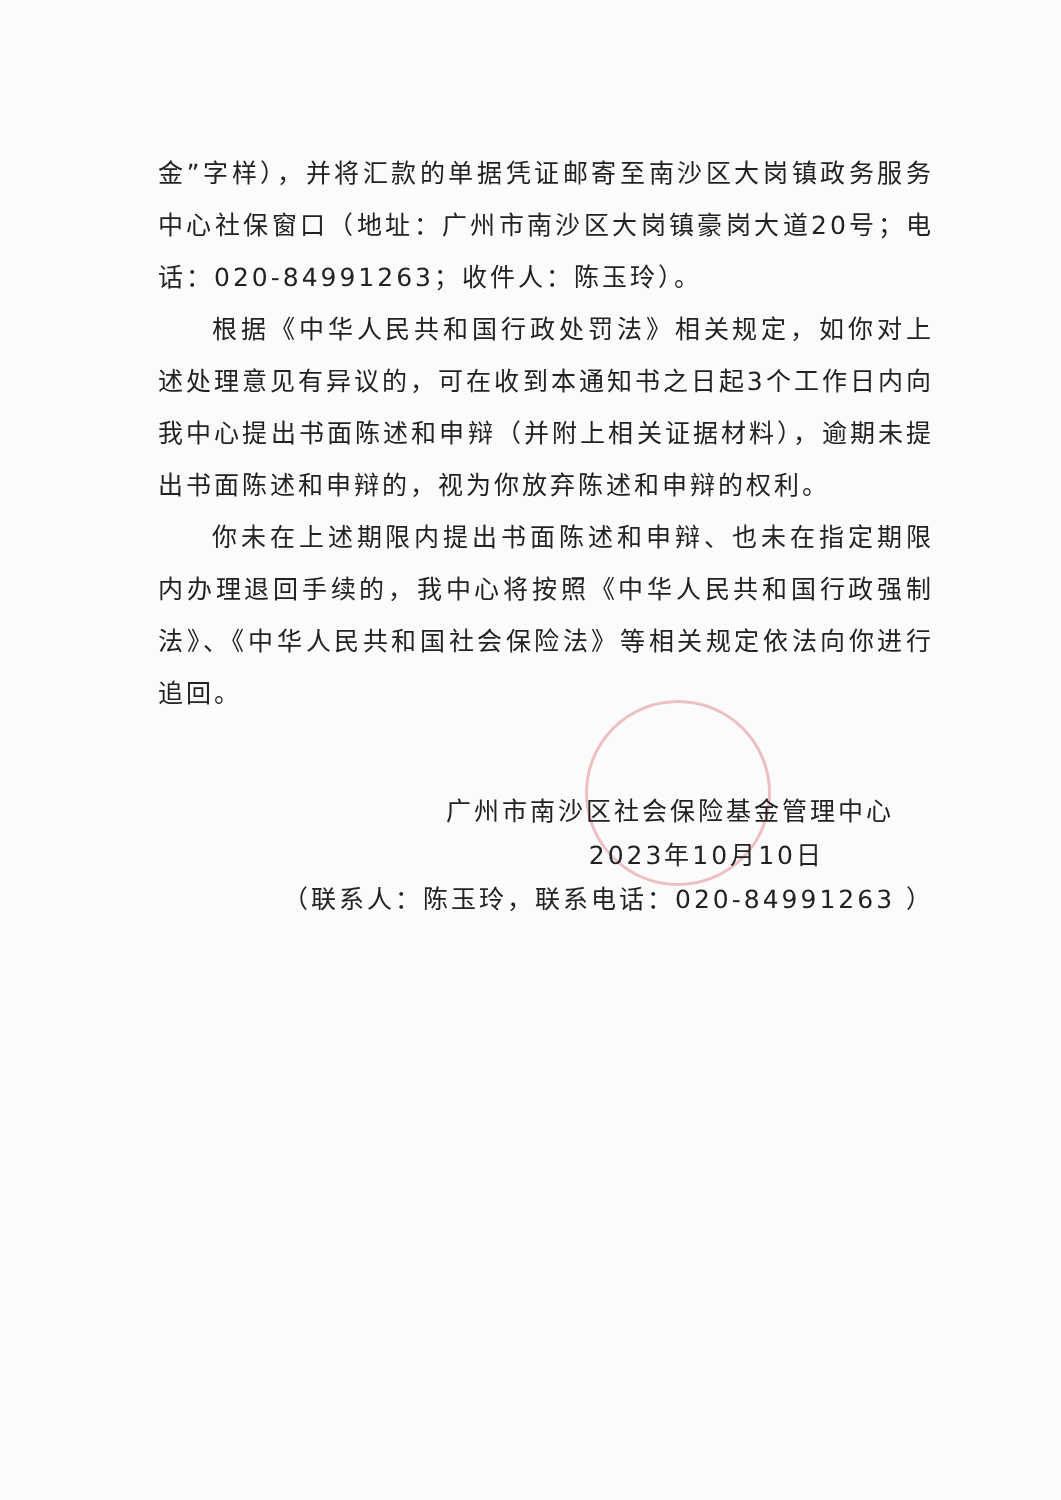金”字样），并将汇款的单据凭证邮寄至南沙区大岗镇政务服务中心社保窗口（地址：广州市南沙区大岗镇豪岗大道20号；电话：020-84991263；收件人：陈玉玲）。
根据《中华人民共和国行政处罚法》相关规定，如你对上述处理意见有异议的，可在收到本通知书之日起3个工作日内向我中心提出书面陈述和申辩（并附上相关证据材料），逾期未提出书面陈述和申辩的，视为你放弃陈述和申辩的权利。
你未在上述期限内提出书面陈述和申辩、也未在指定期限内办理退回手续的，我中心将按照《中华人民共和国行政强制法》、《中华人民共和国社会保险法》等相关规定依法向你进行追回。
广州市南沙区社会保险基金管理中心
2023年10月10日
（联系人：陈玉玲，联系电话：020-84991263 ）